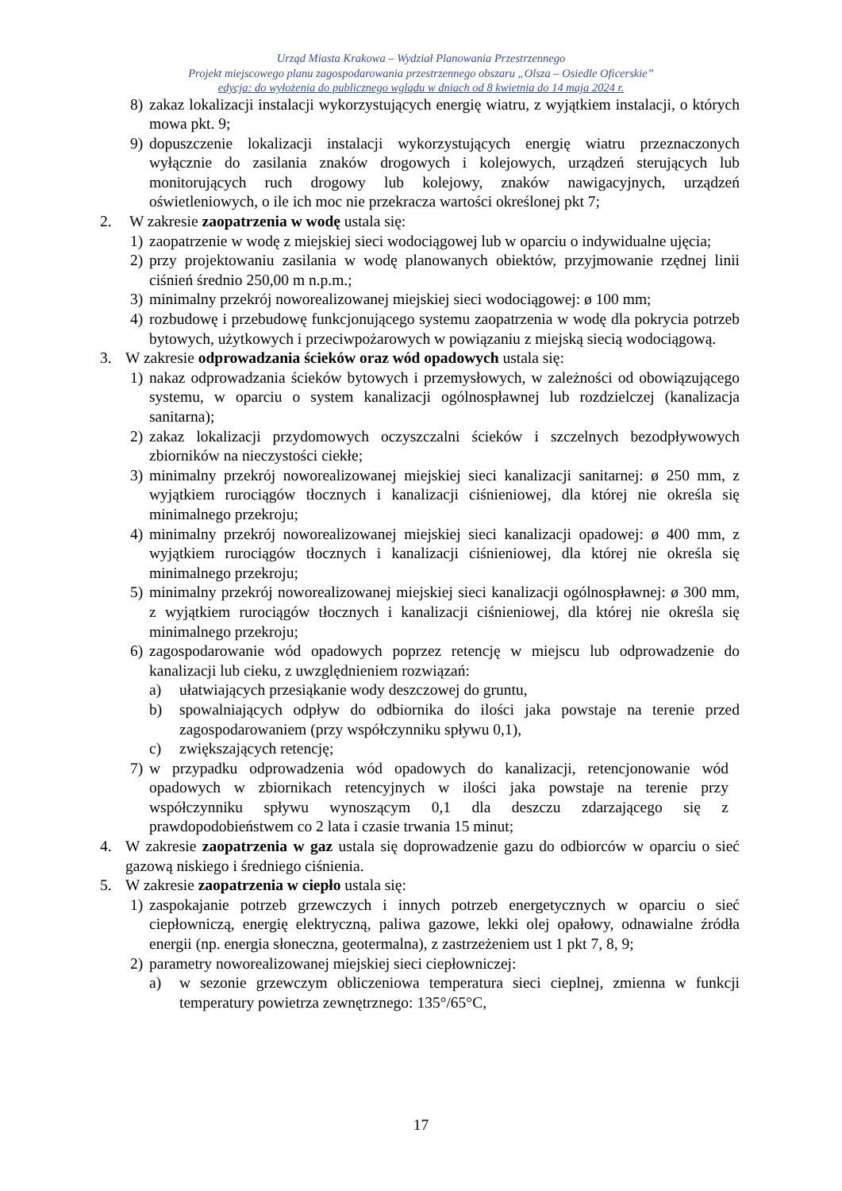Urząd Miasta Krakowa – Wydział Planowania Przestrzennego
Projekt miejscowego planu zagospodarowania przestrzennego obszaru „Olsza – Osiedle Oficerskie”
edycja: do wyłożenia do publicznego wglądu w dniach od 8 kwietnia do 14 maja 2024 r.
8) zakaz lokalizacji instalacji wykorzystujących energię wiatru, z wyjątkiem instalacji, o których mowa pkt. 9;
9) dopuszczenie lokalizacji instalacji wykorzystujących energię wiatru przeznaczonych wyłącznie do zasilania znaków drogowych i kolejowych, urządzeń sterujących lub monitorujących ruch drogowy lub kolejowy, znaków nawigacyjnych, urządzeń oświetleniowych, o ile ich moc nie przekracza wartości określonej pkt 7;
2. W zakresie zaopatrzenia w wodę ustala się:
1) zaopatrzenie w wodę z miejskiej sieci wodociągowej lub w oparciu o indywidualne ujęcia;
2) przy projektowaniu zasilania w wodę planowanych obiektów, przyjmowanie rzędnej linii ciśnień średnio 250,00 m n.p.m.;
3) minimalny przekrój noworealizowanej miejskiej sieci wodociągowej: ø 100 mm;
4) rozbudowę i przebudowę funkcjonującego systemu zaopatrzenia w wodę dla pokrycia potrzeb bytowych, użytkowych i przeciwpożarowych w powiązaniu z miejską siecią wodociągową.
3. W zakresie odprowadzania ścieków oraz wód opadowych ustala się:
1) nakaz odprowadzania ścieków bytowych i przemysłowych, w zależności od obowiązującego systemu, w oparciu o system kanalizacji ogólnospławnej lub rozdzielczej (kanalizacja sanitarna);
2) zakaz lokalizacji przydomowych oczyszczalni ścieków i szczelnych bezodpływowych zbiorników na nieczystości ciekłe;
3) minimalny przekrój noworealizowanej miejskiej sieci kanalizacji sanitarnej: ø 250 mm, z wyjątkiem rurociągów tłocznych i kanalizacji ciśnieniowej, dla której nie określa się minimalnego przekroju;
4) minimalny przekrój noworealizowanej miejskiej sieci kanalizacji opadowej: ø 400 mm, z wyjątkiem rurociągów tłocznych i kanalizacji ciśnieniowej, dla której nie określa się minimalnego przekroju;
5) minimalny przekrój noworealizowanej miejskiej sieci kanalizacji ogólnospławnej: ø 300 mm, z wyjątkiem rurociągów tłocznych i kanalizacji ciśnieniowej, dla której nie określa się minimalnego przekroju;
6) zagospodarowanie wód opadowych poprzez retencję w miejscu lub odprowadzenie do kanalizacji lub cieku, z uwzględnieniem rozwiązań:
a) ułatwiających przesiąkanie wody deszczowej do gruntu,
b) spowalniających odpływ do odbiornika do ilości jaka powstaje na terenie przed zagospodarowaniem (przy współczynniku spływu 0,1),
c) zwiększających retencję;
7) w przypadku odprowadzenia wód opadowych do kanalizacji, retencjonowanie wód opadowych w zbiornikach retencyjnych w ilości jaka powstaje na terenie przy współczynniku spływu wynoszącym 0,1 dla deszczu zdarzającego się z prawdopodobieństwem co 2 lata i czasie trwania 15 minut;
4. W zakresie zaopatrzenia w gaz ustala się doprowadzenie gazu do odbiorców w oparciu o sieć gazową niskiego i średniego ciśnienia.
5. W zakresie zaopatrzenia w ciepło ustala się:
1) zaspokajanie potrzeb grzewczych i innych potrzeb energetycznych w oparciu o sieć ciepłowniczą, energię elektryczną, paliwa gazowe, lekki olej opałowy, odnawialne źródła energii (np. energia słoneczna, geotermalna), z zastrzeżeniem ust 1 pkt 7, 8, 9;
2) parametry noworealizowanej miejskiej sieci ciepłowniczej:
a) w sezonie grzewczym obliczeniowa temperatura sieci cieplnej, zmienna w funkcji temperatury powietrza zewnętrznego: 135°/65°C,
17